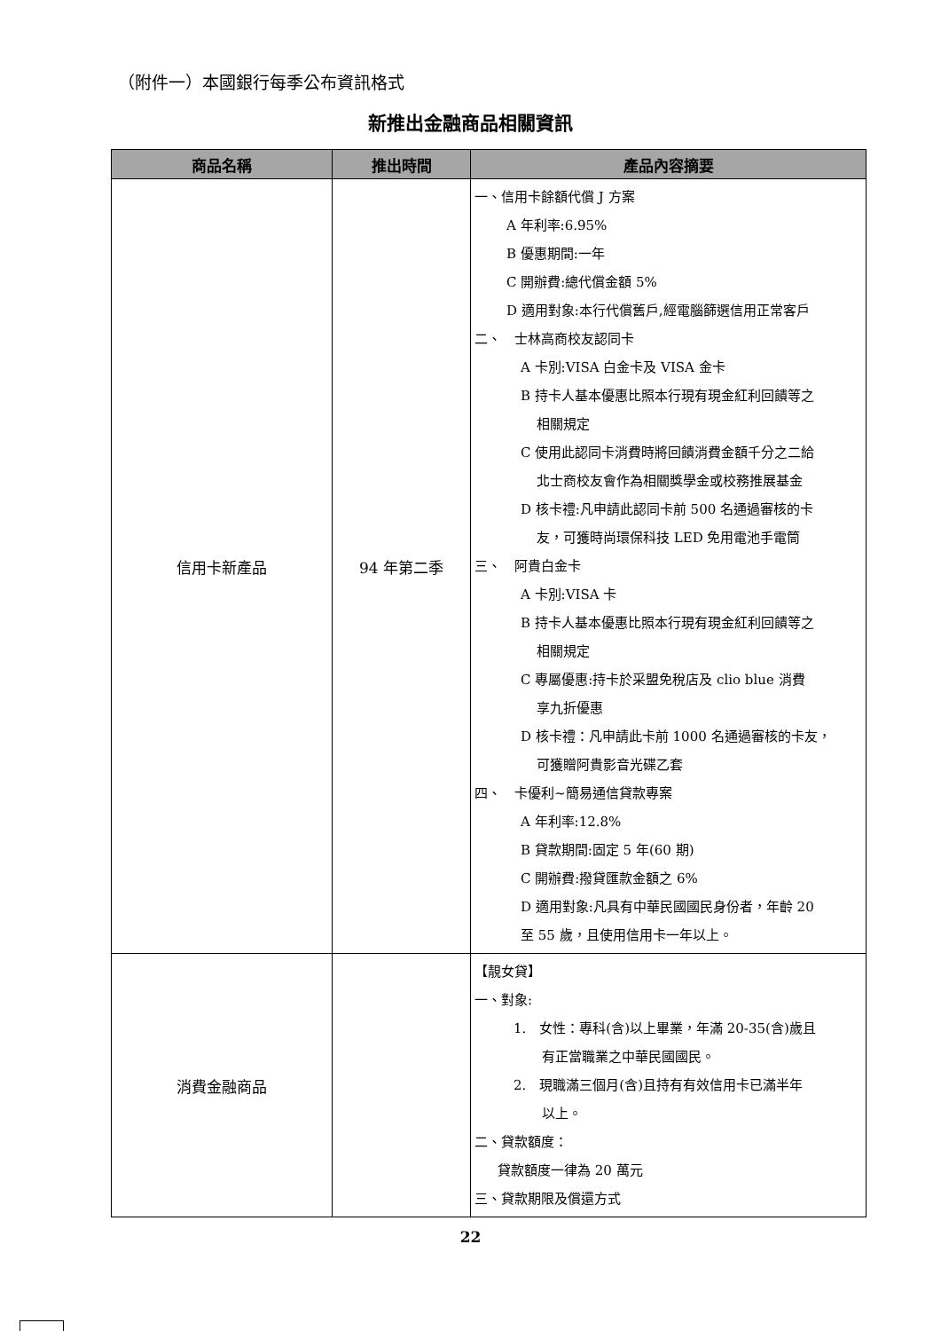（附件一）本國銀行每季公布資訊格式
新推出金融商品相關資訊
| 商品名稱 | 推出時間 | 產品內容摘要 |
| --- | --- | --- |
| 信用卡新產品 | 94 年第二季 | 一、信用卡餘額代償 J 方案 A 年利率:6.95% B 優惠期間:一年 C 開辦費:總代償金額 5% D 適用對象:本行代償舊戶,經電腦篩選信用正常客戶 二、 士林高商校友認同卡 A 卡別:VISA 白金卡及 VISA 金卡 B 持卡人基本優惠比照本行現有現金紅利回饋等之 相關規定 C 使用此認同卡消費時將回饋消費金額千分之二給 北士商校友會作為相關獎學金或校務推展基金 D 核卡禮:凡申請此認同卡前 500 名通過審核的卡 友，可獲時尚環保科技 LED 免用電池手電筒 三、 阿貴白金卡 A 卡別:VISA 卡 B 持卡人基本優惠比照本行現有現金紅利回饋等之 相關規定 C 專屬優惠:持卡於采盟免稅店及 clio blue 消費 享九折優惠 D 核卡禮：凡申請此卡前 1000 名通過審核的卡友， 可獲贈阿貴影音光碟乙套 四、 卡優利~簡易通信貸款專案 A 年利率:12.8% B 貸款期間:固定 5 年(60 期) C 開辦費:撥貸匯款金額之 6% D 適用對象:凡具有中華民國國民身份者，年齡 20 至 55 歲，且使用信用卡一年以上。 |
| 消費金融商品 | | 【靚女貸】 一、對象: 1. 女性：專科(含)以上畢業，年滿 20-35(含)歲且 有正當職業之中華民國國民。 2. 現職滿三個月(含)且持有有效信用卡已滿半年 以上。 二、貸款額度： 貸款額度一律為 20 萬元 三、貸款期限及償還方式 |
22